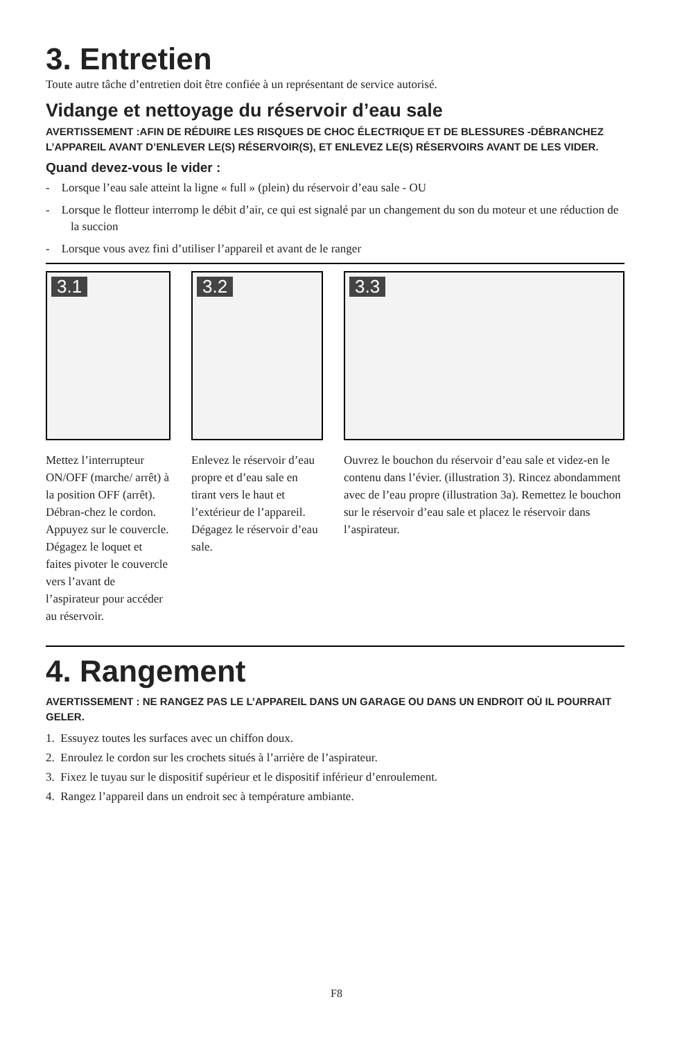3. Entretien
Toute autre tâche d’entretien doit être confiée à un représentant de service autorisé.
Vidange et nettoyage du réservoir d’eau sale
AVERTISSEMENT :AFIN DE RÉDUIRE LES RISQUES DE CHOC ÉLECTRIQUE ET DE BLESSURES -DÉBRANCHEZ L’APPAREIL AVANT D’ENLEVER LE(S) RÉSERVOIR(S), ET ENLEVEZ LE(S) RÉSERVOIRS AVANT DE LES VIDER.
Quand devez-vous le vider :
- Lorsque l’eau sale atteint la ligne « full » (plein) du réservoir d’eau sale - OU
- Lorsque le flotteur interromp le débit d’air, ce qui est signalé par un changement du son du moteur et une réduction de la succion
- Lorsque vous avez fini d’utiliser l’appareil et avant de le ranger
3.1
Mettez l’interrupteur ON/OFF (marche/ arrêt) à la position OFF (arrêt). Débran-chez le cordon. Appuyez sur le couvercle. Dégagez le loquet et faites pivoter le couvercle vers l’avant de l’aspirateur pour accéder au réservoir.
3.2
Enlevez le réservoir d’eau propre et d’eau sale en tirant vers le haut et l’extérieur de l’appareil. Dégagez le réservoir d’eau sale.
3.3
Ouvrez le bouchon du réservoir d’eau sale et videz-en le contenu dans l’évier. (illustration 3). Rincez abondamment avec de l’eau propre (illustration 3a). Remettez le bouchon sur le réservoir d’eau sale et placez le réservoir dans l’aspirateur.
4. Rangement
AVERTISSEMENT : NE RANGEZ PAS LE L’APPAREIL DANS UN GARAGE OU DANS UN ENDROIT OÙ IL POURRAIT GELER.
1. Essuyez toutes les surfaces avec un chiffon doux.
2. Enroulez le cordon sur les crochets situés à l’arrière de l’aspirateur.
3. Fixez le tuyau sur le dispositif supérieur et le dispositif inférieur d’enroulement.
4. Rangez l’appareil dans un endroit sec à température ambiante.
F8